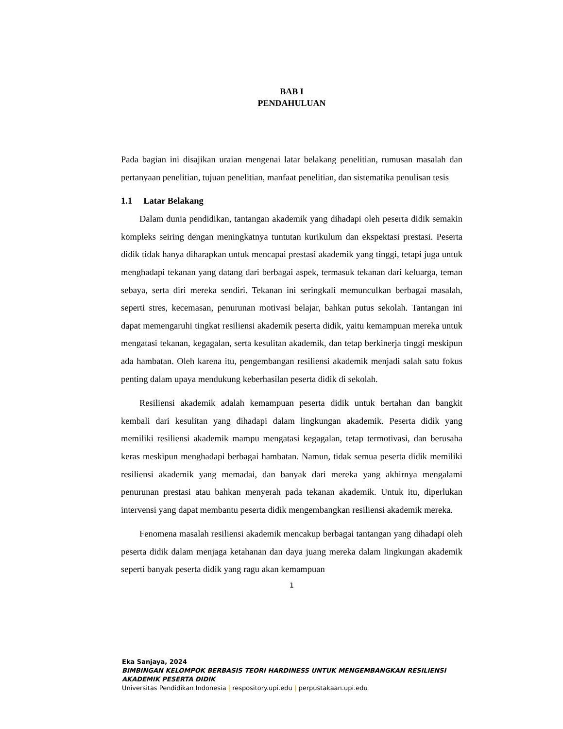BAB I
PENDAHULUAN
Pada bagian ini disajikan uraian mengenai latar belakang penelitian, rumusan masalah dan pertanyaan penelitian, tujuan penelitian, manfaat penelitian, dan sistematika penulisan tesis
1.1 Latar Belakang
Dalam dunia pendidikan, tantangan akademik yang dihadapi oleh peserta didik semakin kompleks seiring dengan meningkatnya tuntutan kurikulum dan ekspektasi prestasi. Peserta didik tidak hanya diharapkan untuk mencapai prestasi akademik yang tinggi, tetapi juga untuk menghadapi tekanan yang datang dari berbagai aspek, termasuk tekanan dari keluarga, teman sebaya, serta diri mereka sendiri. Tekanan ini seringkali memunculkan berbagai masalah, seperti stres, kecemasan, penurunan motivasi belajar, bahkan putus sekolah. Tantangan ini dapat memengaruhi tingkat resiliensi akademik peserta didik, yaitu kemampuan mereka untuk mengatasi tekanan, kegagalan, serta kesulitan akademik, dan tetap berkinerja tinggi meskipun ada hambatan. Oleh karena itu, pengembangan resiliensi akademik menjadi salah satu fokus penting dalam upaya mendukung keberhasilan peserta didik di sekolah.
Resiliensi akademik adalah kemampuan peserta didik untuk bertahan dan bangkit kembali dari kesulitan yang dihadapi dalam lingkungan akademik. Peserta didik yang memiliki resiliensi akademik mampu mengatasi kegagalan, tetap termotivasi, dan berusaha keras meskipun menghadapi berbagai hambatan. Namun, tidak semua peserta didik memiliki resiliensi akademik yang memadai, dan banyak dari mereka yang akhirnya mengalami penurunan prestasi atau bahkan menyerah pada tekanan akademik. Untuk itu, diperlukan intervensi yang dapat membantu peserta didik mengembangkan resiliensi akademik mereka.
Fenomena masalah resiliensi akademik mencakup berbagai tantangan yang dihadapi oleh peserta didik dalam menjaga ketahanan dan daya juang mereka dalam lingkungan akademik seperti banyak peserta didik yang ragu akan kemampuan
1
Eka Sanjaya, 2024
BIMBINGAN KELOMPOK BERBASIS TEORI HARDINESS UNTUK MENGEMBANGKAN RESILIENSI
AKADEMIK PESERTA DIDIK
Universitas Pendidikan Indonesia | respository.upi.edu | perpustakaan.upi.edu